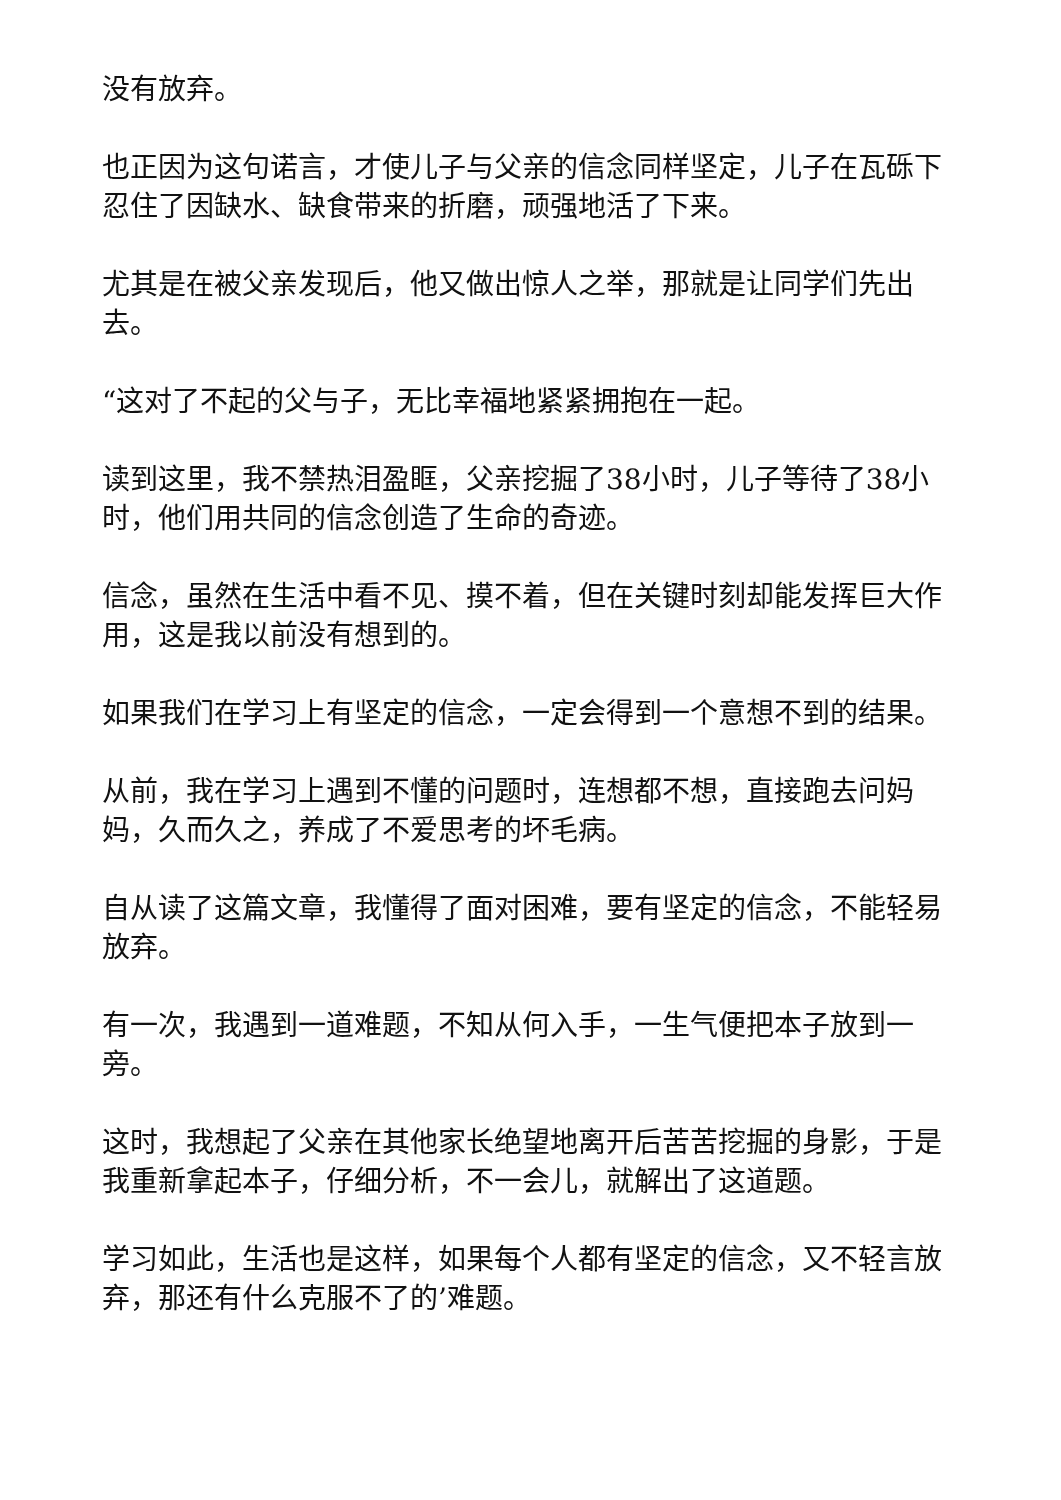没有放弃。
也正因为这句诺言，才使儿子与父亲的信念同样坚定，儿子在瓦砾下忍住了因缺水、缺食带来的折磨，顽强地活了下来。
尤其是在被父亲发现后，他又做出惊人之举，那就是让同学们先出去。
“这对了不起的父与子，无比幸福地紧紧拥抱在一起。
读到这里，我不禁热泪盈眶，父亲挖掘了38小时，儿子等待了38小时，他们用共同的信念创造了生命的奇迹。
信念，虽然在生活中看不见、摸不着，但在关键时刻却能发挥巨大作用，这是我以前没有想到的。
如果我们在学习上有坚定的信念，一定会得到一个意想不到的结果。
从前，我在学习上遇到不懂的问题时，连想都不想，直接跑去问妈妈，久而久之，养成了不爱思考的坏毛病。
自从读了这篇文章，我懂得了面对困难，要有坚定的信念，不能轻易放弃。
有一次，我遇到一道难题，不知从何入手，一生气便把本子放到一旁。
这时，我想起了父亲在其他家长绝望地离开后苦苦挖掘的身影，于是我重新拿起本子，仔细分析，不一会儿，就解出了这道题。
学习如此，生活也是这样，如果每个人都有坚定的信念，又不轻言放弃，那还有什么克服不了的’难题。